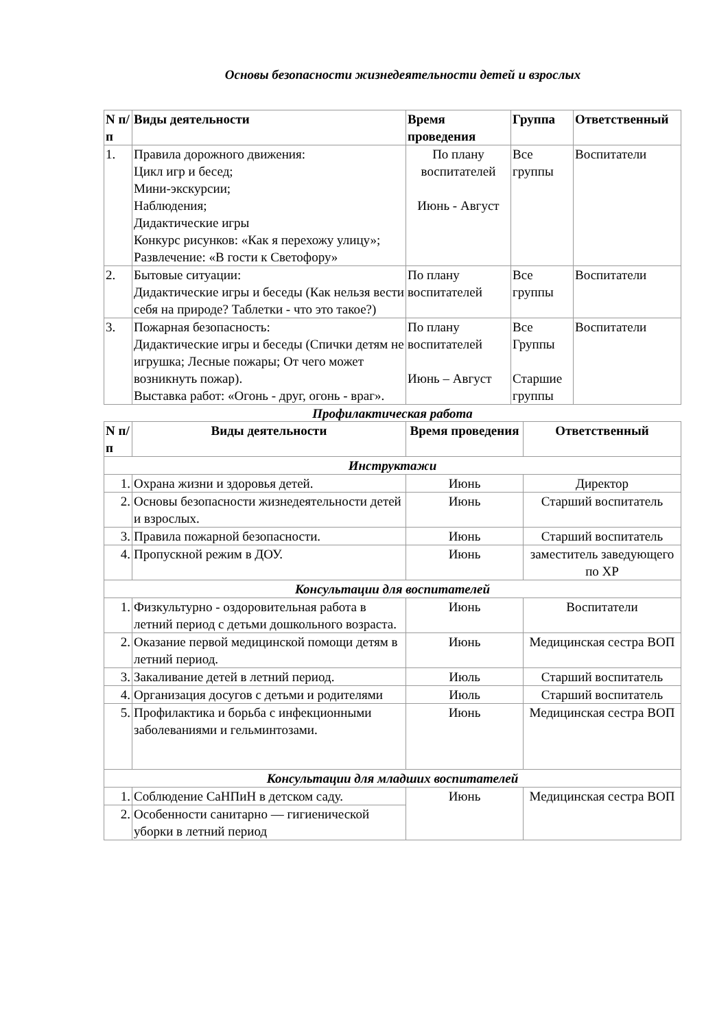Основы безопасности жизнедеятельности детей и взрослых
| N п/п | Виды деятельности | Время проведения | Группа | Ответственный |
| --- | --- | --- | --- | --- |
| 1. | Правила дорожного движения: Цикл игр и бесед; Мини-экскурсии; Наблюдения; Дидактические игры Конкурс рисунков: «Как я перехожу улицу»; Развлечение: «В гости к Светофору» | По плану воспитателей Июнь - Август | Все группы | Воспитатели |
| 2. | Бытовые ситуации: Дидактические игры и беседы (Как нельзя вести себя на природе? Таблетки - что это такое?) | По плану воспитателей | Все группы | Воспитатели |
| 3. | Пожарная безопасность: Дидактические игры и беседы (Спички детям не игрушка; Лесные пожары; От чего может возникнуть пожар). Выставка работ: «Огонь - друг, огонь - враг». | По плану воспитателей Июнь – Август | Все Группы Старшие группы | Воспитатели |
Профилактическая работа
| N п/п | Виды деятельности | Время проведения | Ответственный |
| --- | --- | --- | --- |
| Инструктажи | | | |
| 1. | Охрана жизни и здоровья детей. | Июнь | Директор |
| 2. | Основы безопасности жизнедеятельности детей и взрослых. | Июнь | Старший воспитатель |
| 3. | Правила пожарной безопасности. | Июнь | Старший воспитатель |
| 4. | Пропускной режим в ДОУ. | Июнь | заместитель заведующего по ХР |
| Консультации для воспитателей | | | |
| 1. | Физкультурно - оздоровительная работа в летний период с детьми дошкольного возраста. | Июнь | Воспитатели |
| 2. | Оказание первой медицинской помощи детям в летний период. | Июнь | Медицинская сестра ВОП |
| 3. | Закаливание детей в летний период. | Июль | Старший воспитатель |
| 4. | Организация досугов с детьми и родителями | Июль | Старший воспитатель |
| 5. | Профилактика и борьба с инфекционными заболеваниями и гельминтозами. | Июнь | Медицинская сестра ВОП |
| Консультации для младших воспитателей | | | |
| 1. | Соблюдение СаНПиН в детском саду. | Июнь | Медицинская сестра ВОП |
| 2. | Особенности санитарно — гигиенической уборки в летний период | | |